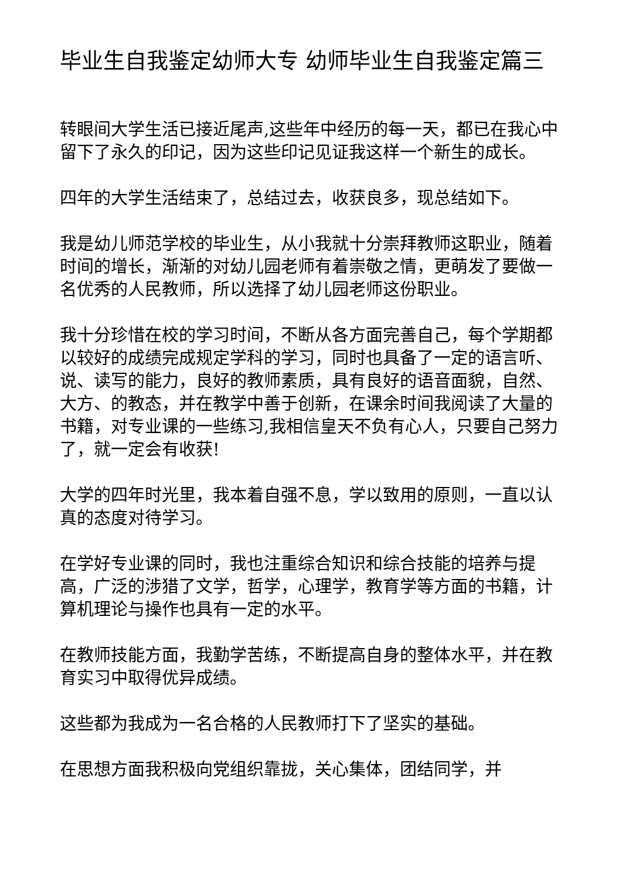毕业生自我鉴定幼师大专 幼师毕业生自我鉴定篇三
转眼间大学生活已接近尾声,这些年中经历的每一天，都已在我心中留下了永久的印记，因为这些印记见证我这样一个新生的成长。
四年的大学生活结束了，总结过去，收获良多，现总结如下。
我是幼儿师范学校的毕业生，从小我就十分崇拜教师这职业，随着时间的增长，渐渐的对幼儿园老师有着崇敬之情，更萌发了要做一名优秀的人民教师，所以选择了幼儿园老师这份职业。
我十分珍惜在校的学习时间，不断从各方面完善自己，每个学期都以较好的成绩完成规定学科的学习，同时也具备了一定的语言听、说、读写的能力，良好的教师素质，具有良好的语音面貌，自然、大方、的教态，并在教学中善于创新，在课余时间我阅读了大量的书籍，对专业课的一些练习,我相信皇天不负有心人，只要自己努力了，就一定会有收获!
大学的四年时光里，我本着自强不息，学以致用的原则，一直以认真的态度对待学习。
在学好专业课的同时，我也注重综合知识和综合技能的培养与提高，广泛的涉猎了文学，哲学，心理学，教育学等方面的书籍，计算机理论与操作也具有一定的水平。
在教师技能方面，我勤学苦练，不断提高自身的整体水平，并在教育实习中取得优异成绩。
这些都为我成为一名合格的人民教师打下了坚实的基础。
在思想方面我积极向党组织靠拢，关心集体，团结同学，并